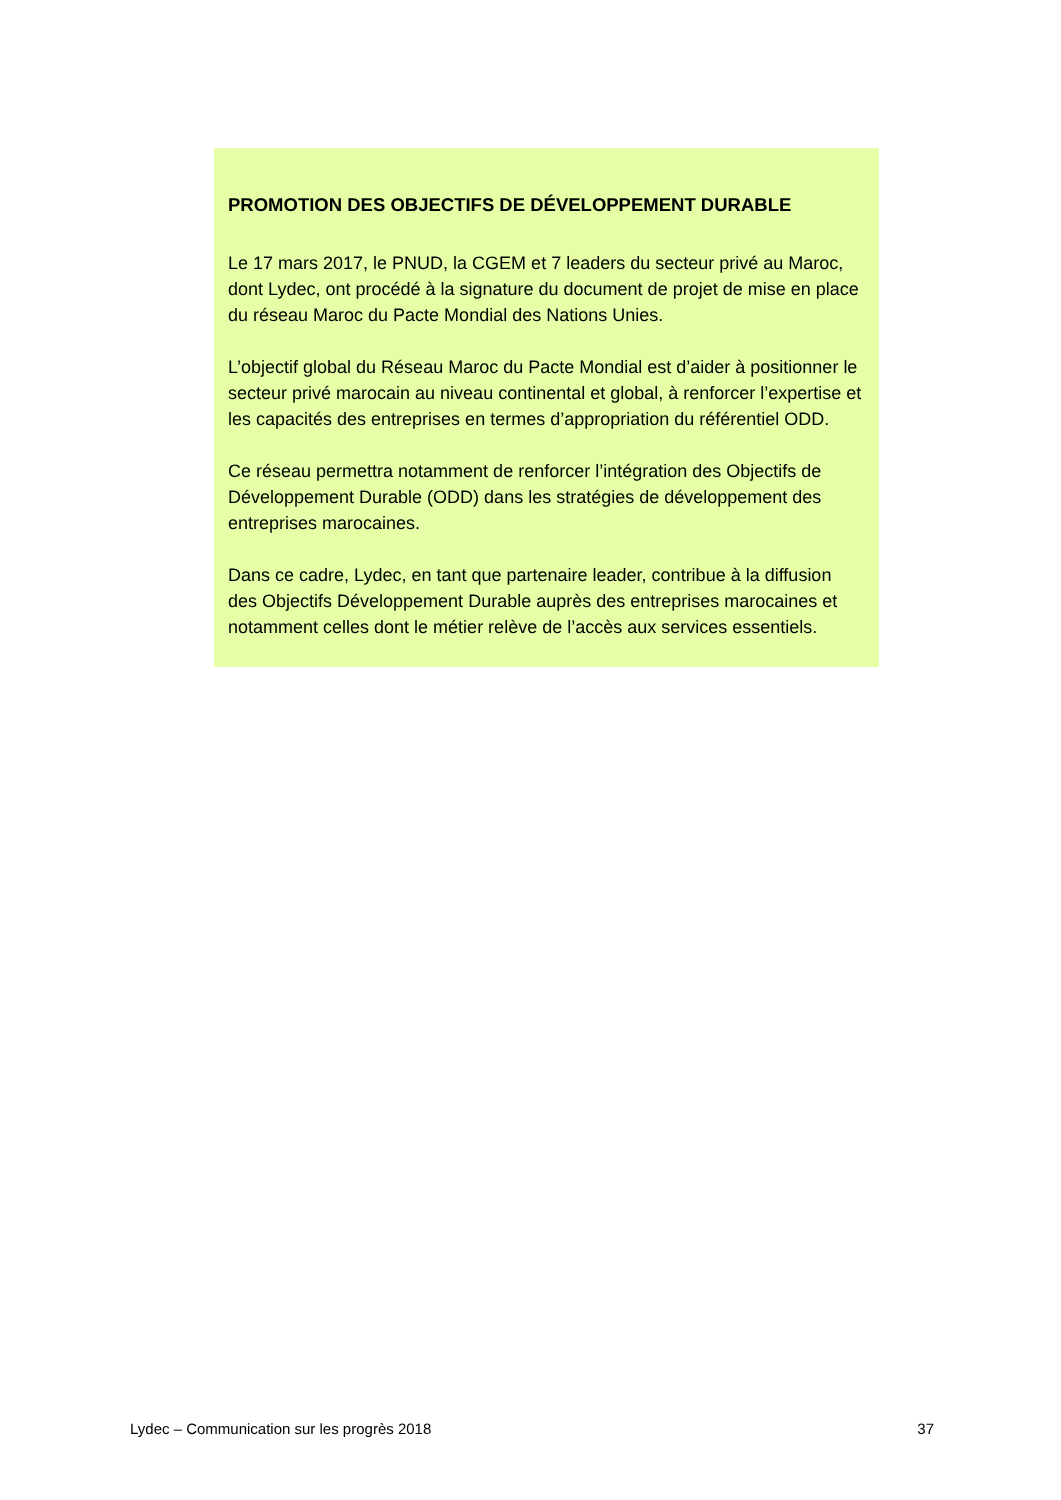PROMOTION DES OBJECTIFS DE DÉVELOPPEMENT DURABLE
Le 17 mars 2017, le PNUD, la CGEM et 7 leaders du secteur privé au Maroc, dont Lydec, ont procédé à la signature du document de projet de mise en place du réseau Maroc du Pacte Mondial des Nations Unies.
L’objectif global du Réseau Maroc du Pacte Mondial est d’aider à positionner le secteur privé marocain au niveau continental et global, à renforcer l’expertise et les capacités des entreprises en termes d’appropriation du référentiel ODD.
Ce réseau permettra notamment de renforcer l’intégration des Objectifs de Développement Durable (ODD) dans les stratégies de développement des entreprises marocaines.
Dans ce cadre, Lydec, en tant que partenaire leader, contribue à la diffusion des Objectifs Développement Durable auprès des entreprises marocaines et notamment celles dont le métier relève de l’accès aux services essentiels.
Lydec – Communication sur les progrès 2018 37